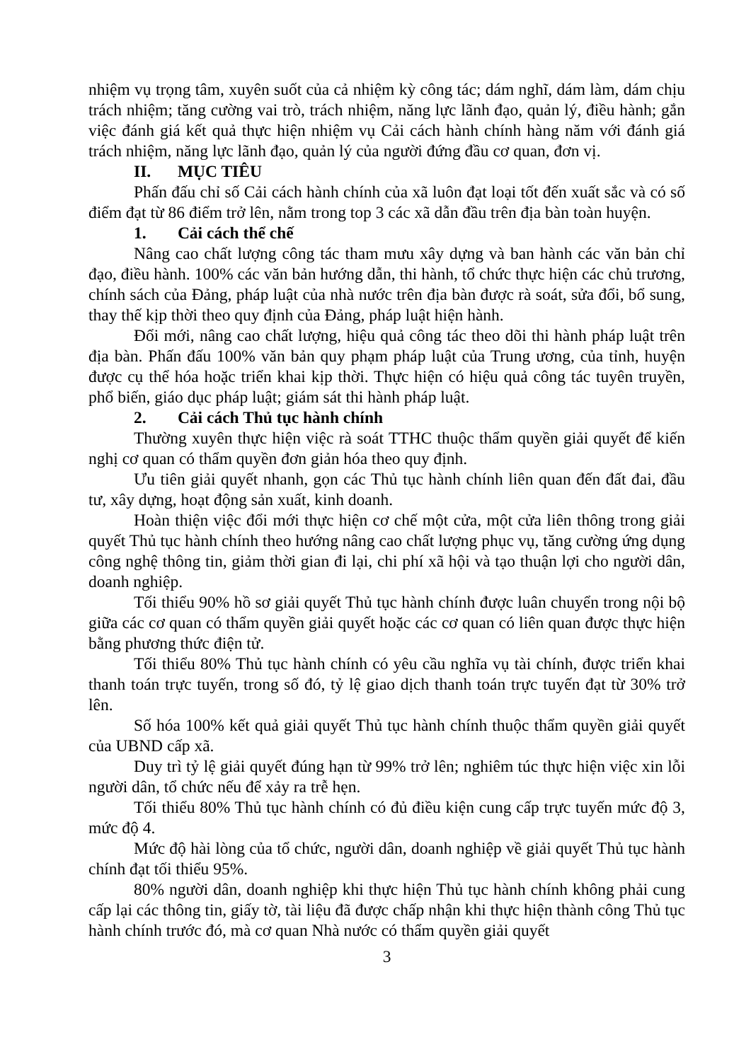nhiệm vụ trọng tâm, xuyên suốt của cả nhiệm kỳ công tác; dám nghĩ, dám làm, dám chịu trách nhiệm; tăng cường vai trò, trách nhiệm, năng lực lãnh đạo, quản lý, điều hành; gắn việc đánh giá kết quả thực hiện nhiệm vụ Cải cách hành chính hàng năm với đánh giá trách nhiệm, năng lực lãnh đạo, quản lý của người đứng đầu cơ quan, đơn vị.
II. MỤC TIÊU
Phấn đấu chỉ số Cải cách hành chính của xã luôn đạt loại tốt đến xuất sắc và có số điểm đạt từ 86 điểm trở lên, nằm trong top 3 các xã dẫn đầu trên địa bàn toàn huyện.
1. Cải cách thể chế
Nâng cao chất lượng công tác tham mưu xây dựng và ban hành các văn bản chỉ đạo, điều hành. 100% các văn bản hướng dẫn, thi hành, tổ chức thực hiện các chủ trương, chính sách của Đảng, pháp luật của nhà nước trên địa bàn được rà soát, sửa đổi, bổ sung, thay thế kịp thời theo quy định của Đảng, pháp luật hiện hành.
Đổi mới, nâng cao chất lượng, hiệu quả công tác theo dõi thi hành pháp luật trên địa bàn. Phấn đấu 100% văn bản quy phạm pháp luật của Trung ương, của tỉnh, huyện được cụ thể hóa hoặc triển khai kịp thời. Thực hiện có hiệu quả công tác tuyên truyền, phổ biến, giáo dục pháp luật; giám sát thi hành pháp luật.
2. Cải cách Thủ tục hành chính
Thường xuyên thực hiện việc rà soát TTHC thuộc thẩm quyền giải quyết để kiến nghị cơ quan có thẩm quyền đơn giản hóa theo quy định.
Ưu tiên giải quyết nhanh, gọn các Thủ tục hành chính liên quan đến đất đai, đầu tư, xây dựng, hoạt động sản xuất, kinh doanh.
Hoàn thiện việc đổi mới thực hiện cơ chế một cửa, một cửa liên thông trong giải quyết Thủ tục hành chính theo hướng nâng cao chất lượng phục vụ, tăng cường ứng dụng công nghệ thông tin, giảm thời gian đi lại, chi phí xã hội và tạo thuận lợi cho người dân, doanh nghiệp.
Tối thiểu 90% hồ sơ giải quyết Thủ tục hành chính được luân chuyển trong nội bộ giữa các cơ quan có thẩm quyền giải quyết hoặc các cơ quan có liên quan được thực hiện bằng phương thức điện tử.
Tối thiểu 80% Thủ tục hành chính có yêu cầu nghĩa vụ tài chính, được triển khai thanh toán trực tuyến, trong số đó, tỷ lệ giao dịch thanh toán trực tuyến đạt từ 30% trở lên.
Số hóa 100% kết quả giải quyết Thủ tục hành chính thuộc thẩm quyền giải quyết của UBND cấp xã.
Duy trì tỷ lệ giải quyết đúng hạn từ 99% trở lên; nghiêm túc thực hiện việc xin lỗi người dân, tổ chức nếu để xảy ra trễ hẹn.
Tối thiểu 80% Thủ tục hành chính có đủ điều kiện cung cấp trực tuyến mức độ 3, mức độ 4.
Mức độ hài lòng của tổ chức, người dân, doanh nghiệp về giải quyết Thủ tục hành chính đạt tối thiểu 95%.
80% người dân, doanh nghiệp khi thực hiện Thủ tục hành chính không phải cung cấp lại các thông tin, giấy tờ, tài liệu đã được chấp nhận khi thực hiện thành công Thủ tục hành chính trước đó, mà cơ quan Nhà nước có thẩm quyền giải quyết
3